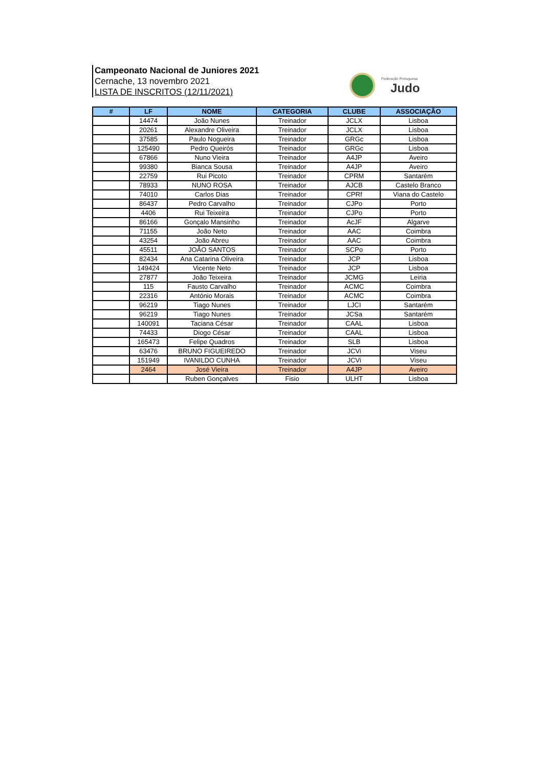Campeonato Nacional de Juniores 2021
Cernache, 13 novembro 2021
LISTA DE INSCRITOS (12/11/2021)
Federação Portuguesa
Judo
| # | LF | NOME | CATEGORIA | CLUBE | ASSOCIAÇÃO |
| --- | --- | --- | --- | --- | --- |
| | 14474 | João Nunes | Treinador | JCLX | Lisboa |
| | 20261 | Alexandre Oliveira | Treinador | JCLX | Lisboa |
| | 37585 | Paulo Nogueira | Treinador | GRGc | Lisboa |
| | 125490 | Pedro Queirós | Treinador | GRGc | Lisboa |
| | 67866 | Nuno Vieira | Treinador | A4JP | Aveiro |
| | 99380 | Bianca Sousa | Treinador | A4JP | Aveiro |
| | 22759 | Rui Picoto | Treinador | CPRM | Santarém |
| | 78933 | NUNO ROSA | Treinador | AJCB | Castelo Branco |
| | 74010 | Carlos Dias | Treinador | CPRf | Viana do Castelo |
| | 86437 | Pedro Carvalho | Treinador | CJPo | Porto |
| | 4406 | Rui Teixeira | Treinador | CJPo | Porto |
| | 86166 | Gonçalo Mansinho | Treinador | AcJF | Algarve |
| | 71155 | João Neto | Treinador | AAC | Coimbra |
| | 43254 | João Abreu | Treinador | AAC | Coimbra |
| | 45511 | JOÃO SANTOS | Treinador | SCPo | Porto |
| | 82434 | Ana Catarina Oliveira | Treinador | JCP | Lisboa |
| | 149424 | Vicente Neto | Treinador | JCP | Lisboa |
| | 27877 | João Teixeira | Treinador | JCMG | Leiria |
| | 115 | Fausto Carvalho | Treinador | ACMC | Coimbra |
| | 22316 | António Morais | Treinador | ACMC | Coimbra |
| | 96219 | Tiago Nunes | Treinador | LJCI | Santarém |
| | 96219 | Tiago Nunes | Treinador | JCSa | Santarém |
| | 140091 | Taciana César | Treinador | CAAL | Lisboa |
| | 74433 | Diogo César | Treinador | CAAL | Lisboa |
| | 165473 | Felipe Quadros | Treinador | SLB | Lisboa |
| | 63476 | BRUNO FIGUEIREDO | Treinador | JCVi | Viseu |
| | 151949 | IVANILDO CUNHA | Treinador | JCVi | Viseu |
| | 2464 | José Vieira | Treinador | A4JP | Aveiro |
| | | Ruben Gonçalves | Fisio | ULHT | Lisboa |